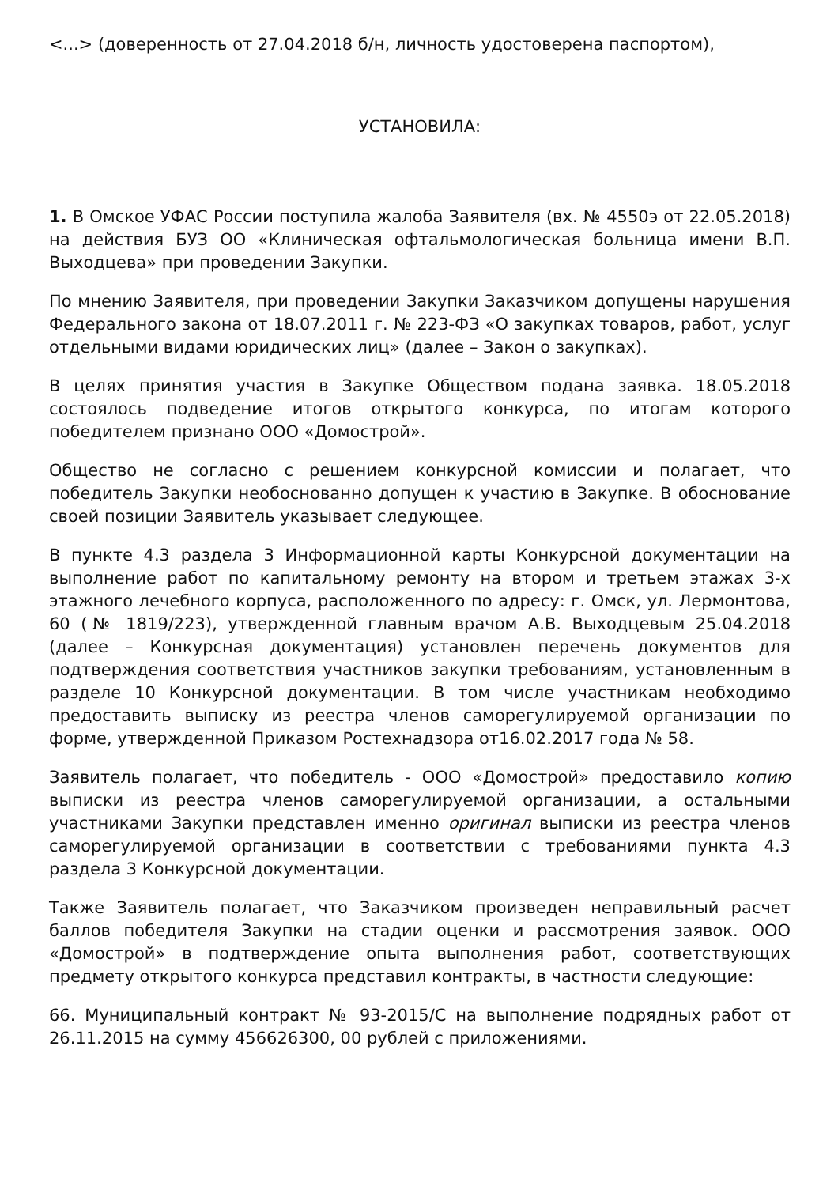<...> (доверенность от 27.04.2018 б/н, личность удостоверена паспортом),
УСТАНОВИЛА:
1. В Омское УФАС России поступила жалоба Заявителя (вх. № 4550э от 22.05.2018) на действия БУЗ ОО «Клиническая офтальмологическая больница имени В.П. Выходцева» при проведении Закупки.
По мнению Заявителя, при проведении Закупки Заказчиком допущены нарушения Федерального закона от 18.07.2011 г. № 223-ФЗ «О закупках товаров, работ, услуг отдельными видами юридических лиц» (далее – Закон о закупках).
В целях принятия участия в Закупке Обществом подана заявка. 18.05.2018 состоялось подведение итогов открытого конкурса, по итогам которого победителем признано ООО «Домострой».
Общество не согласно с решением конкурсной комиссии и полагает, что победитель Закупки необоснованно допущен к участию в Закупке. В обоснование своей позиции Заявитель указывает следующее.
В пункте 4.3 раздела 3 Информационной карты Конкурсной документации на выполнение работ по капитальному ремонту на втором и третьем этажах 3-х этажного лечебного корпуса, расположенного по адресу: г. Омск, ул. Лермонтова, 60 (№ 1819/223), утвержденной главным врачом А.В. Выходцевым 25.04.2018 (далее – Конкурсная документация) установлен перечень документов для подтверждения соответствия участников закупки требованиям, установленным в разделе 10 Конкурсной документации. В том числе участникам необходимо предоставить выписку из реестра членов саморегулируемой организации по форме, утвержденной Приказом Ростехнадзора от16.02.2017 года № 58.
Заявитель полагает, что победитель - ООО «Домострой» предоставило копию выписки из реестра членов саморегулируемой организации, а остальными участниками Закупки представлен именно оригинал выписки из реестра членов саморегулируемой организации в соответствии с требованиями пункта 4.3 раздела 3 Конкурсной документации.
Также Заявитель полагает, что Заказчиком произведен неправильный расчет баллов победителя Закупки на стадии оценки и рассмотрения заявок. ООО «Домострой» в подтверждение опыта выполнения работ, соответствующих предмету открытого конкурса представил контракты, в частности следующие:
66. Муниципальный контракт № 93-2015/С на выполнение подрядных работ от 26.11.2015 на сумму 456626300, 00 рублей с приложениями.